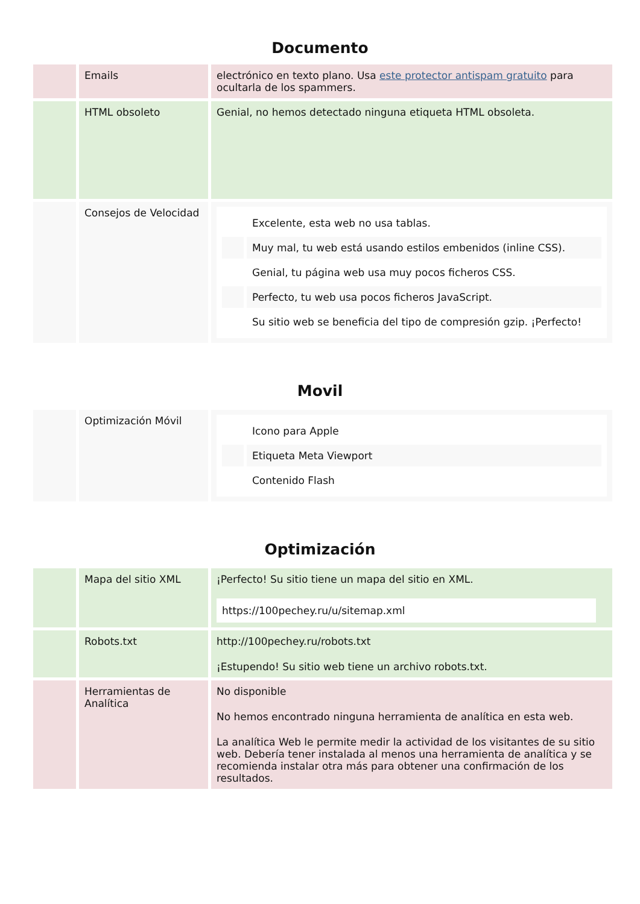Documento
| | Emails | electrónico en texto plano. Usa este protector antispam gratuito para ocultarla de los spammers. |
| | HTML obsoleto | Genial, no hemos detectado ninguna etiqueta HTML obsoleta. |
| | Consejos de Velocidad | / / Excelente, esta web no usa tablas. / / / Muy mal, tu web está usando estilos embenidos (inline CSS). / / / Genial, tu página web usa muy pocos ficheros CSS. / / / Perfecto, tu web usa pocos ficheros JavaScript. / / / Su sitio web se beneficia del tipo de compresión gzip. ¡Perfecto! / |
Movil
| | Optimización Móvil | / / Icono para Apple / / / Etiqueta Meta Viewport / / / Contenido Flash / |
Optimización
| | Mapa del sitio XML | ¡Perfecto! Su sitio tiene un mapa del sitio en XML. https://100pechey.ru/u/sitemap.xml |
| | Robots.txt | http://100pechey.ru/robots.txt ¡Estupendo! Su sitio web tiene un archivo robots.txt. |
| | Herramientas de Analítica | No disponible No hemos encontrado ninguna herramienta de analítica en esta web. La analítica Web le permite medir la actividad de los visitantes de su sitio web. Debería tener instalada al menos una herramienta de analítica y se recomienda instalar otra más para obtener una confirmación de los resultados. |